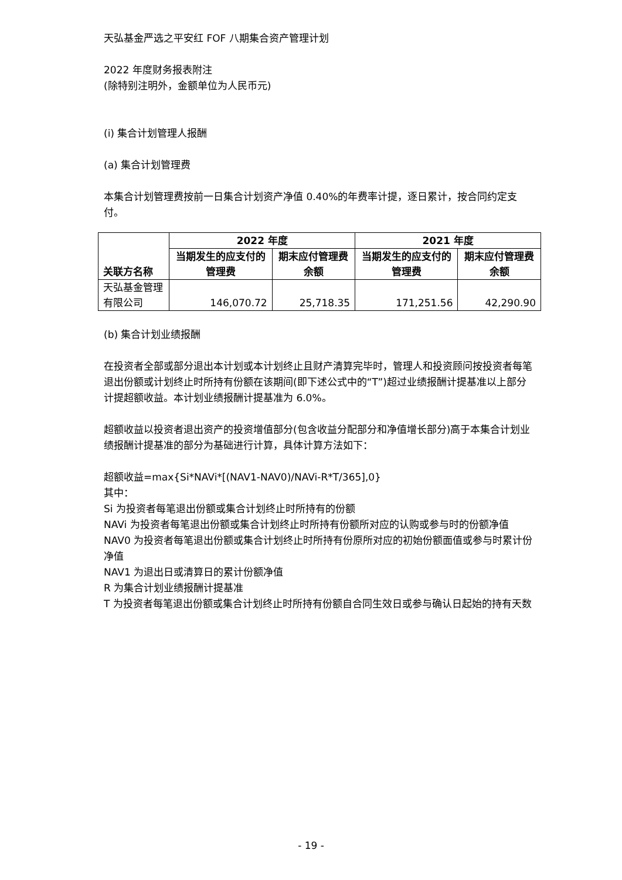天弘基金严选之平安红 FOF 八期集合资产管理计划
2022 年度财务报表附注
(除特别注明外，金额单位为人民币元)
(i) 集合计划管理人报酬
(a) 集合计划管理费
本集合计划管理费按前一日集合计划资产净值 0.40%的年费率计提，逐日累计，按合同约定支付。
| 关联方名称 | 2022 年度 | | 2021 年度 | |
| --- | --- | --- | --- | --- |
| | 当期发生的应支付的管理费 | 期末应付管理费余额 | 当期发生的应支付的管理费 | 期末应付管理费余额 |
| 天弘基金管理有限公司 | 146,070.72 | 25,718.35 | 171,251.56 | 42,290.90 |
(b) 集合计划业绩报酬
在投资者全部或部分退出本计划或本计划终止且财产清算完毕时，管理人和投资顾问按投资者每笔退出份额或计划终止时所持有份额在该期间(即下述公式中的“T”)超过业绩报酬计提基准以上部分计提超额收益。本计划业绩报酬计提基准为 6.0%。
超额收益以投资者退出资产的投资增值部分(包含收益分配部分和净值增长部分)高于本集合计划业绩报酬计提基准的部分为基础进行计算，具体计算方法如下：
超额收益=max{Si*NAVi*[(NAV1-NAV0)/NAVi-R*T/365],0}
其中：
Si 为投资者每笔退出份额或集合计划终止时所持有的份额
NAVi 为投资者每笔退出份额或集合计划终止时所持有份额所对应的认购或参与时的份额净值
NAV0 为投资者每笔退出份额或集合计划终止时所持有份原所对应的初始份额面值或参与时累计份净值
NAV1 为退出日或清算日的累计份额净值
R 为集合计划业绩报酬计提基准
T 为投资者每笔退出份额或集合计划终止时所持有份额自合同生效日或参与确认日起始的持有天数
- 19 -